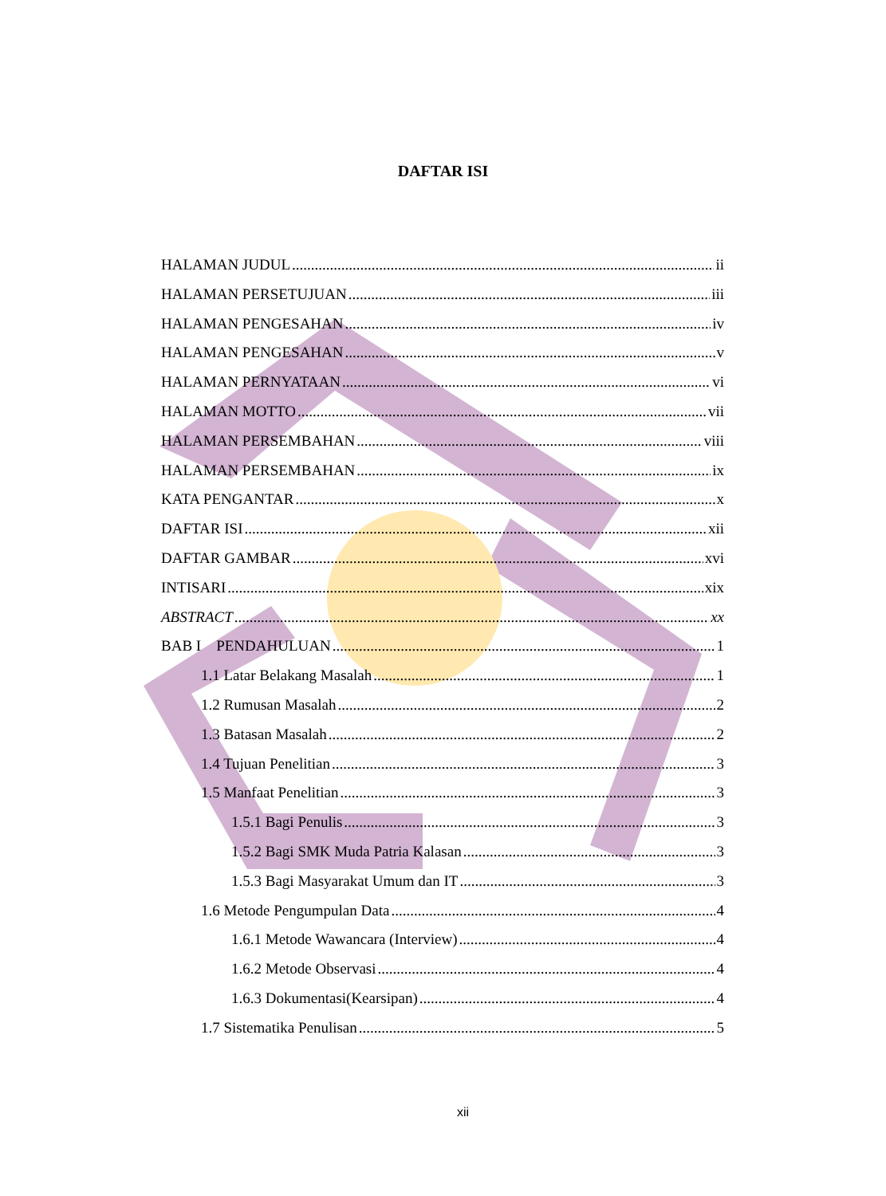DAFTAR ISI
HALAMAN JUDUL ii
HALAMAN PERSETUJUAN iii
HALAMAN PENGESAHAN iv
HALAMAN PENGESAHAN v
HALAMAN PERNYATAAN vi
HALAMAN MOTTO vii
HALAMAN PERSEMBAHAN viii
HALAMAN PERSEMBAHAN ix
KATA PENGANTAR x
DAFTAR ISI xii
DAFTAR GAMBAR xvi
INTISARI xix
ABSTRACT xx
BAB I PENDAHULUAN 1
1.1 Latar Belakang Masalah 1
1.2 Rumusan Masalah 2
1.3 Batasan Masalah 2
1.4 Tujuan Penelitian 3
1.5 Manfaat Penelitian 3
1.5.1 Bagi Penulis 3
1.5.2 Bagi SMK Muda Patria Kalasan 3
1.5.3 Bagi Masyarakat Umum dan IT 3
1.6 Metode Pengumpulan Data 4
1.6.1 Metode Wawancara (Interview) 4
1.6.2 Metode Observasi 4
1.6.3 Dokumentasi(Kearsipan) 4
1.7 Sistematika Penulisan 5
xii